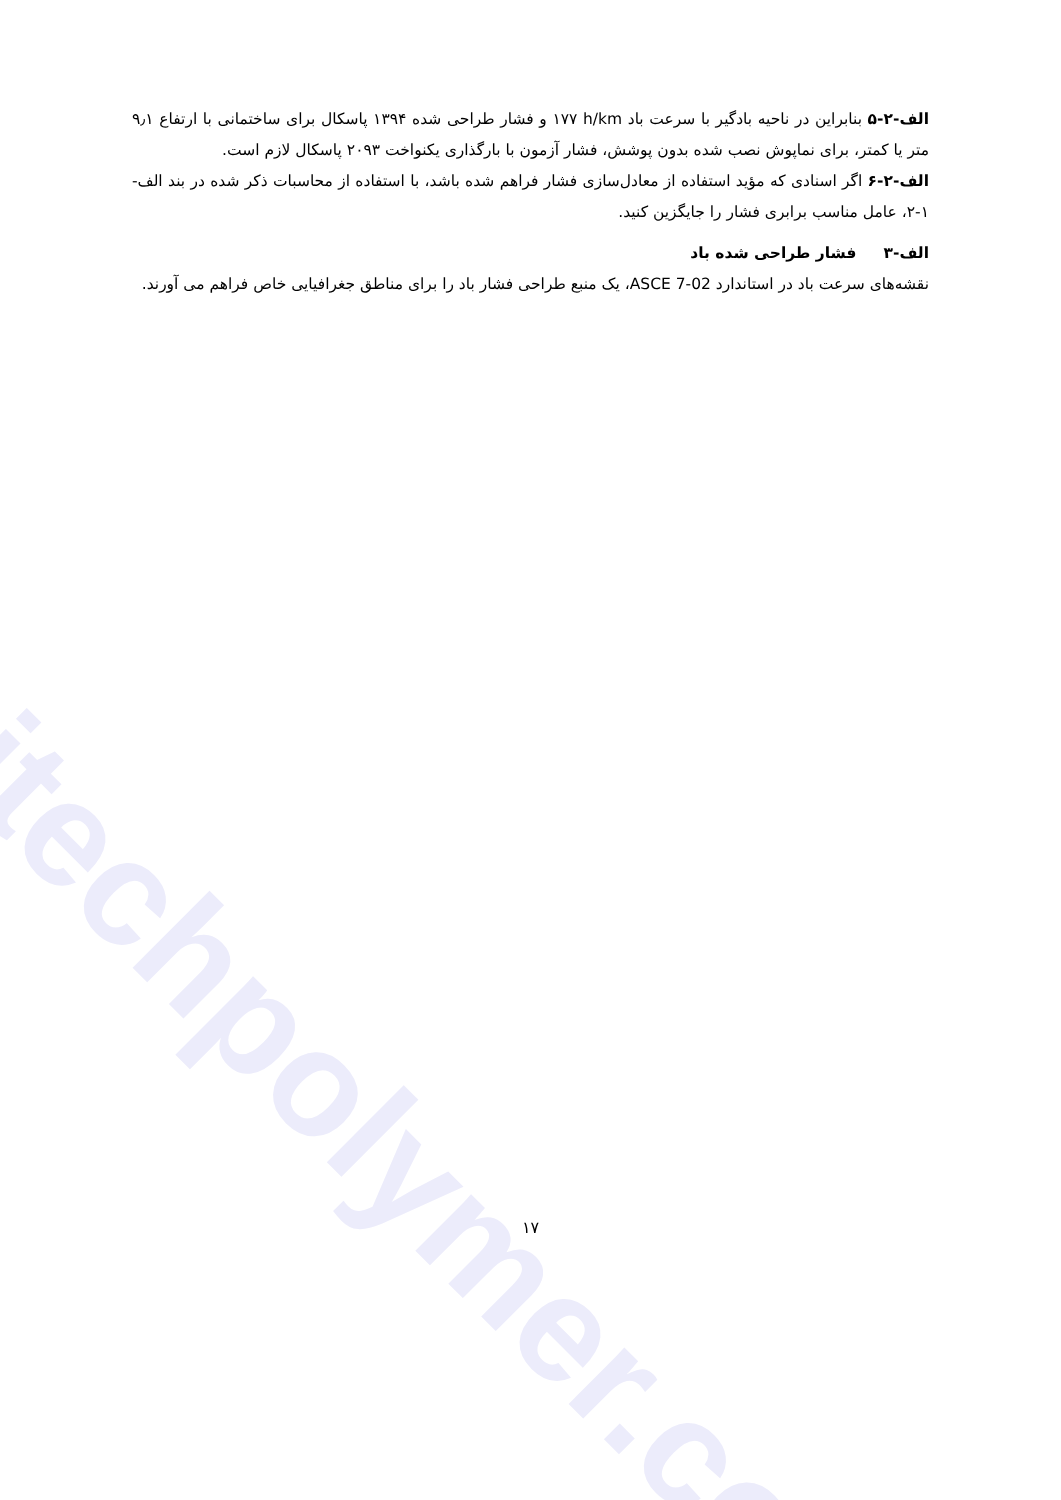itechpolymer.com
الف-۲-۵ بنابراین در ناحیه بادگیر با سرعت باد h/km ۱۷۷ و فشار طراحی شده ۱۳۹۴ پاسکال برای ساختمانی با ارتفاع ۹٫۱ متر یا کمتر، برای نماپوش نصب شده بدون پوشش، فشار آزمون با بارگذاری یکنواخت ۲۰۹۳ پاسکال لازم است.
الف-۲-۶ اگر اسنادی که مؤید استفاده از معادل‌سازی فشار فراهم شده باشد، با استفاده از محاسبات ذکر شده در بند الف- ۱-۲، عامل مناسب برابری فشار را جایگزین کنید.
الف-۳ فشار طراحی شده باد
نقشه‌های سرعت باد در استاندارد ASCE 7-02، یک منبع طراحی فشار باد را برای مناطق جغرافیایی خاص فراهم می آورند.
۱۷